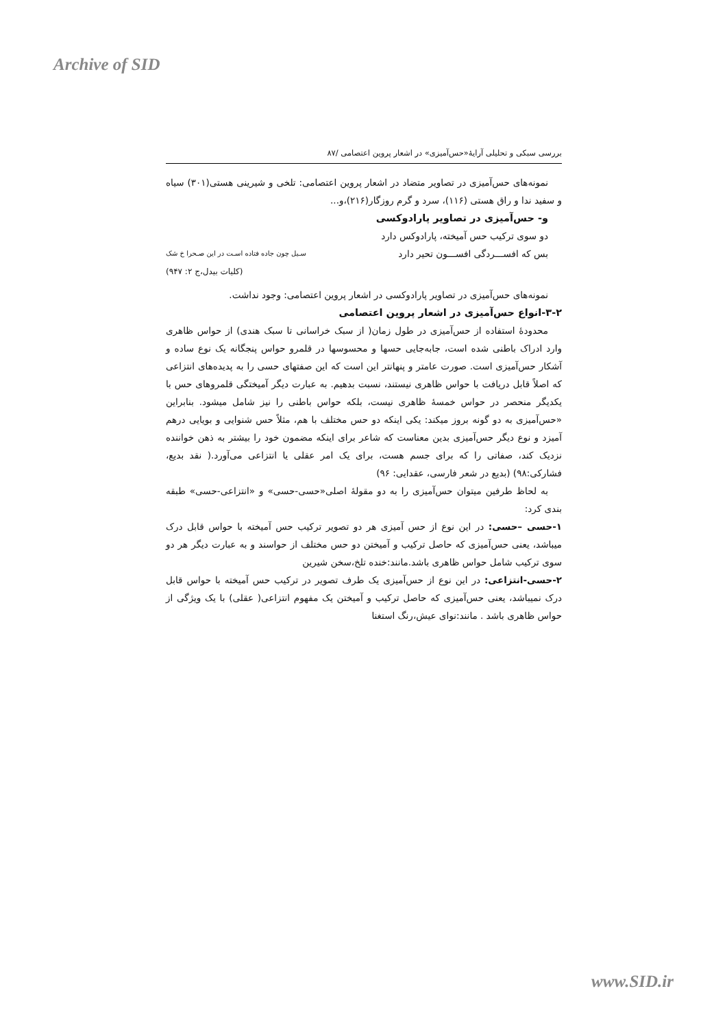Archive of SID
بررسی سبکی و تحلیلی آرایۀ«حس‌آمیزی» در اشعار پروین اعتصامی /۸۷
نمونه‌های حس‌آمیزی در تصاویر متضاد در اشعار پروین اعتصامی: تلخی و شیرینی هستی(۳۰۱) سیاه و سفید ندا و راق هستی (۱۱۶)، سرد و گرم روزگار(۲۱۶)،و...
و- حس‌آمیزی در تصاویر پارادوکسی
دو سوی ترکیب حس آمیخته، پارادوکس دارد
بس که افســـردگی افســـون تحیر دارد سـیل چون جاده فتاده اسـت در این صـحرا خ شک
(کلیات بیدل،ج ۲: ۹۴۷)
نمونه‌های حس‌آمیزی در تصاویر پارادوکسی در اشعار پروین اعتصامی: وجود نداشت.
۳-۲-انواع حس‌آمیزی در اشعار پروین اعتصامی
محدودۀ استفاده از حس‌آمیزی در طول زمان( از سبک خراسانی تا سبک هندی) از حواس ظاهری وارد ادراک باطنی شده است، جابه‌جایی حسها و محسوسها در قلمرو حواس پنجگانه یک نوع ساده و آشکار حس‌آمیزی است. صورت عامتر و پنهانتر این است که این صفتهای حسی را به پدیده‌های انتزاعی که اصلاً قابل دریافت با حواس ظاهری نیستند، نسبت بدهیم. به عبارت دیگر آمیختگی قلمروهای حس با یکدیگر منحصر در حواس خمسۀ ظاهری نیست، بلکه حواس باطنی را نیز شامل میشود. بنابراین «حس‌آمیزی به دو گونه بروز میکند: یکی اینکه دو حس مختلف با هم، مثلاً حس شنوایی و بویایی درهم آمیزد و نوع دیگر حس‌آمیزی بدین معناست که شاعر برای اینکه مضمون خود را بیشتر به ذهن خواننده نزدیک کند، صفاتی را که برای جسم هست، برای یک امر عقلی یا انتزاعی می‌آورد.( نقد بدیع، فشارکی:۹۸) (بدیع در شعر فارسی، عقدایی: ۹۶)
به لحاظ طرفین میتوان حس‌آمیزی را به دو مقولۀ اصلی«حسی-حسی» و «انتزاعی-حسی» طبقه بندی کرد:
۱-حسی –حسی: در این نوع از حس آمیزی هر دو تصویر ترکیب حس آمیخته با حواس قابل درک میباشد، یعنی حس‌آمیزی که حاصل ترکیب و آمیختن دو حس مختلف از حواسند و به عبارت دیگر هر دو سوی ترکیب شامل حواس ظاهری باشد.مانند:خنده تلخ،سخن شیرین
۲-حسی-انتزاعی: در این نوع از حس‌آمیزی یک طرف تصویر در ترکیب حس آمیخته با حواس قابل درک نمیباشد، یعنی حس‌آمیزی که حاصل ترکیب و آمیختن یک مفهوم انتزاعی( عقلی) با یک ویژگی از حواس ظاهری باشد . مانند:نوای عیش،رنگ استغنا
www.SID.ir